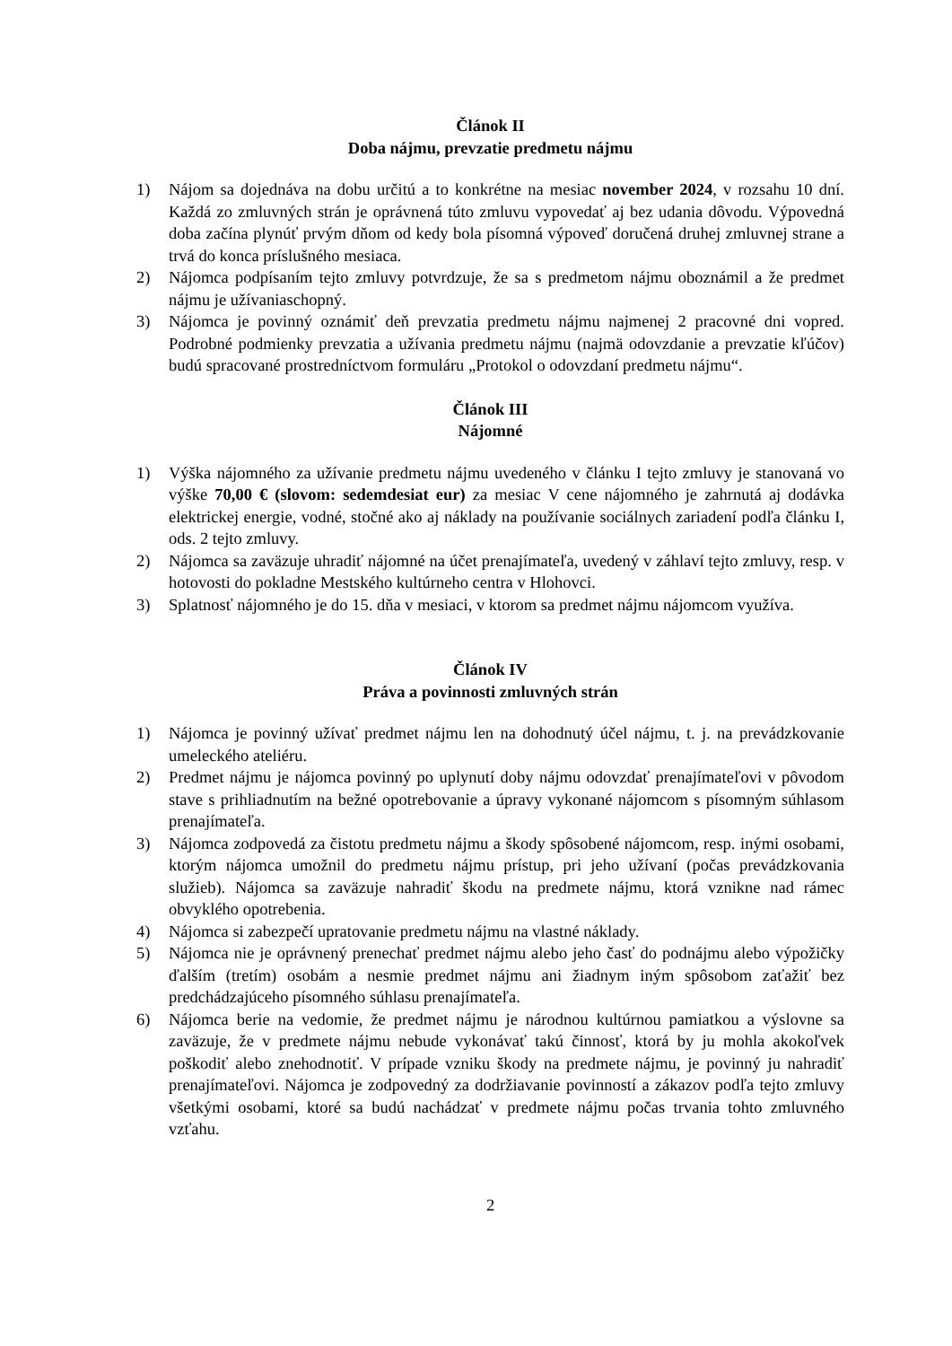Článok II
Doba nájmu, prevzatie predmetu nájmu
1) Nájom sa dojednáva na dobu určitú a to konkrétne na mesiac november 2024, v rozsahu 10 dní. Každá zo zmluvných strán je oprávnená túto zmluvu vypovedať aj bez udania dôvodu. Výpovedná doba začína plynúť prvým dňom od kedy bola písomná výpoveď doručená druhej zmluvnej strane a trvá do konca príslušného mesiaca.
2) Nájomca podpísaním tejto zmluvy potvrdzuje, že sa s predmetom nájmu oboznámil a že predmet nájmu je užívaniaschopný.
3) Nájomca je povinný oznámiť deň prevzatia predmetu nájmu najmenej 2 pracovné dni vopred. Podrobné podmienky prevzatia a užívania predmetu nájmu (najmä odovzdanie a prevzatie kľúčov) budú spracované prostredníctvom formuláru „Protokol o odovzdaní predmetu nájmu“.
Článok III
Nájomné
1) Výška nájomného za užívanie predmetu nájmu uvedeného v článku I tejto zmluvy je stanovaná vo výške 70,00 € (slovom: sedemdesiat eur) za mesiac V cene nájomného je zahrnutá aj dodávka elektrickej energie, vodné, stočné ako aj náklady na používanie sociálnych zariadení podľa článku I, ods. 2 tejto zmluvy.
2) Nájomca sa zaväzuje uhradiť nájomné na účet prenajímateľa, uvedený v záhlaví tejto zmluvy, resp. v hotovosti do pokladne Mestského kultúrneho centra v Hlohovci.
3) Splatnosť nájomného je do 15. dňa v mesiaci, v ktorom sa predmet nájmu nájomcom využíva.
Článok IV
Práva a povinnosti zmluvných strán
1) Nájomca je povinný užívať predmet nájmu len na dohodnutý účel nájmu, t. j. na prevádzkovanie umeleckého ateliéru.
2) Predmet nájmu je nájomca povinný po uplynutí doby nájmu odovzdať prenajímateľovi v pôvodom stave s prihliadnutím na bežné opotrebovanie a úpravy vykonané nájomcom s písomným súhlasom prenajímateľa.
3) Nájomca zodpovedá za čistotu predmetu nájmu a škody spôsobené nájomcom, resp. inými osobami, ktorým nájomca umožnil do predmetu nájmu prístup, pri jeho užívaní (počas prevádzkovania služieb). Nájomca sa zaväzuje nahradiť škodu na predmete nájmu, ktorá vznikne nad rámec obvyklého opotrebenia.
4) Nájomca si zabezpečí upratovanie predmetu nájmu na vlastné náklady.
5) Nájomca nie je oprávnený prenechať predmet nájmu alebo jeho časť do podnájmu alebo výpožičky ďalším (tretím) osobám a nesmie predmet nájmu ani žiadnym iným spôsobom zaťažiť bez predchádzajúceho písomného súhlasu prenajímateľa.
6) Nájomca berie na vedomie, že predmet nájmu je národnou kultúrnou pamiatkou a výslovne sa zaväzuje, že v predmete nájmu nebude vykonávať takú činnosť, ktorá by ju mohla akokoľvek poškodiť alebo znehodnotiť. V prípade vzniku škody na predmete nájmu, je povinný ju nahradiť prenajímateľovi. Nájomca je zodpovedný za dodržiavanie povinností a zákazov podľa tejto zmluvy všetkými osobami, ktoré sa budú nachádzať v predmete nájmu počas trvania tohto zmluvného vzťahu.
2